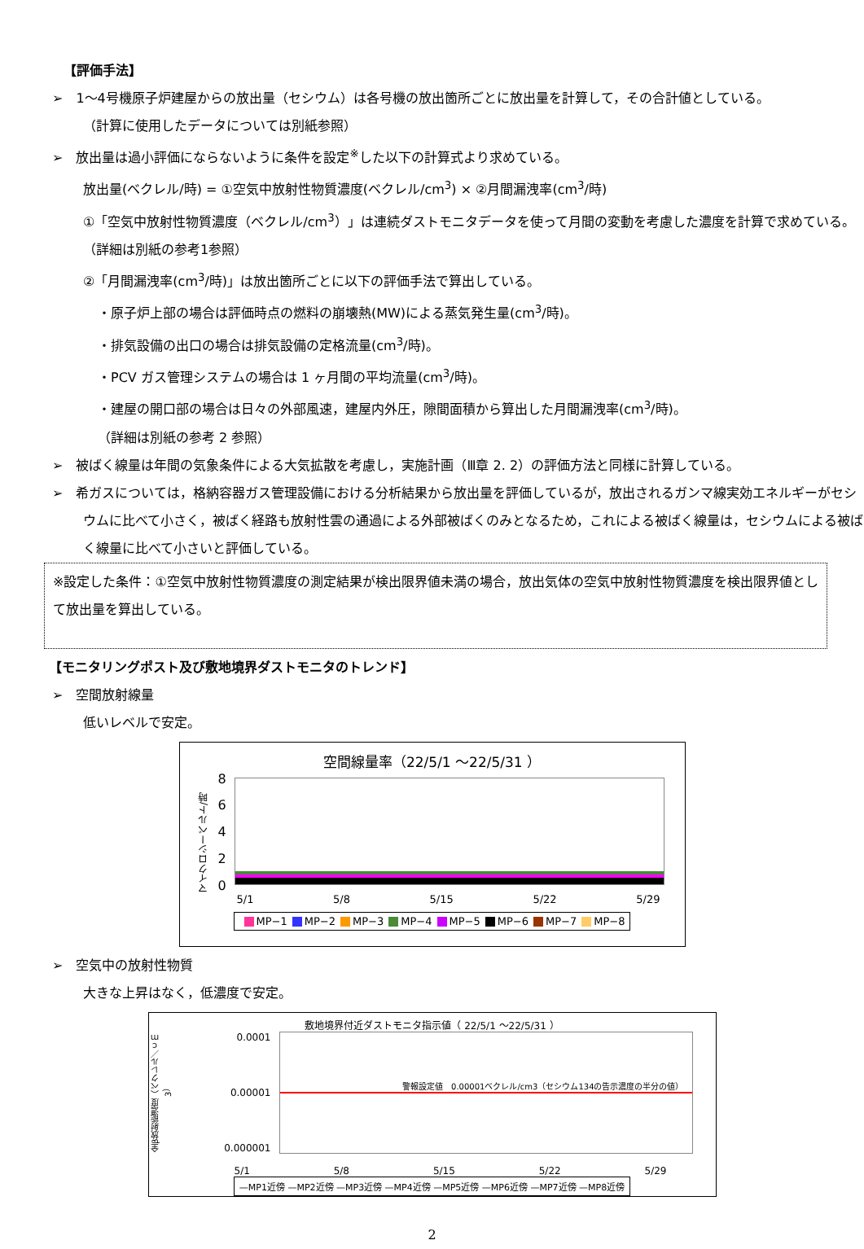【評価手法】
➢　1～4号機原子炉建屋からの放出量（セシウム）は各号機の放出箇所ごとに放出量を計算して，その合計値としている。
（計算に使用したデータについては別紙参照）
➢　放出量は過小評価にならないように条件を設定<sup>※</sup>した以下の計算式より求めている。
放出量(ベクレル/時) = ①空気中放射性物質濃度(ベクレル/cm<sup>3</sup>) × ②月間漏洩率(cm<sup>3</sup>/時)
①「空気中放射性物質濃度（ベクレル/cm<sup>3</sup>）」は連続ダストモニタデータを使って月間の変動を考慮した濃度を計算で求めている。（詳細は別紙の参考1参照）
②「月間漏洩率(cm<sup>3</sup>/時)」は放出箇所ごとに以下の評価手法で算出している。
・原子炉上部の場合は評価時点の燃料の崩壊熱(MW)による蒸気発生量(cm<sup>3</sup>/時)。
・排気設備の出口の場合は排気設備の定格流量(cm<sup>3</sup>/時)。
・PCV ガス管理システムの場合は 1 ヶ月間の平均流量(cm<sup>3</sup>/時)。
・建屋の開口部の場合は日々の外部風速，建屋内外圧，隙間面積から算出した月間漏洩率(cm<sup>3</sup>/時)。
（詳細は別紙の参考 2 参照）
➢　被ばく線量は年間の気象条件による大気拡散を考慮し，実施計画（Ⅲ章 2. 2）の評価方法と同様に計算している。
➢　希ガスについては，格納容器ガス管理設備における分析結果から放出量を評価しているが，放出されるガンマ線実効エネルギーがセシウムに比べて小さく，被ばく経路も放射性雲の通過による外部被ばくのみとなるため，これによる被ばく線量は，セシウムによる被ばく線量に比べて小さいと評価している。
※設定した条件：①空気中放射性物質濃度の測定結果が検出限界値未満の場合，放出気体の空気中放射性物質濃度を検出限界値として放出量を算出している。
【モニタリングポスト及び敷地境界ダストモニタのトレンド】
➢　空間放射線量
低いレベルで安定。
空間線量率（22/5/1 ～22/5/31 ）
マイクロシーベルト/時
86420
5/1 5/8 5/15 5/22 5/29
MP−1 MP−2 MP−3 MP−4 MP−5 MP−6 MP−7 MP−8
➢　空気中の放射性物質
大きな上昇はなく，低濃度で安定。
敷地境界付近ダストモニタ指示値（ 22/5/1 ～22/5/31 ）
全β放射能濃度（ベクレル／ｃｍ3）
0.0001
0.00001
0.000001
警報設定値　0.00001ベクレル/cm3（セシウム134の告示濃度の半分の値）
5/1 5/8 5/15 5/22 5/29
—MP1近傍 —MP2近傍 —MP3近傍 —MP4近傍 —MP5近傍 —MP6近傍 —MP7近傍 —MP8近傍
2